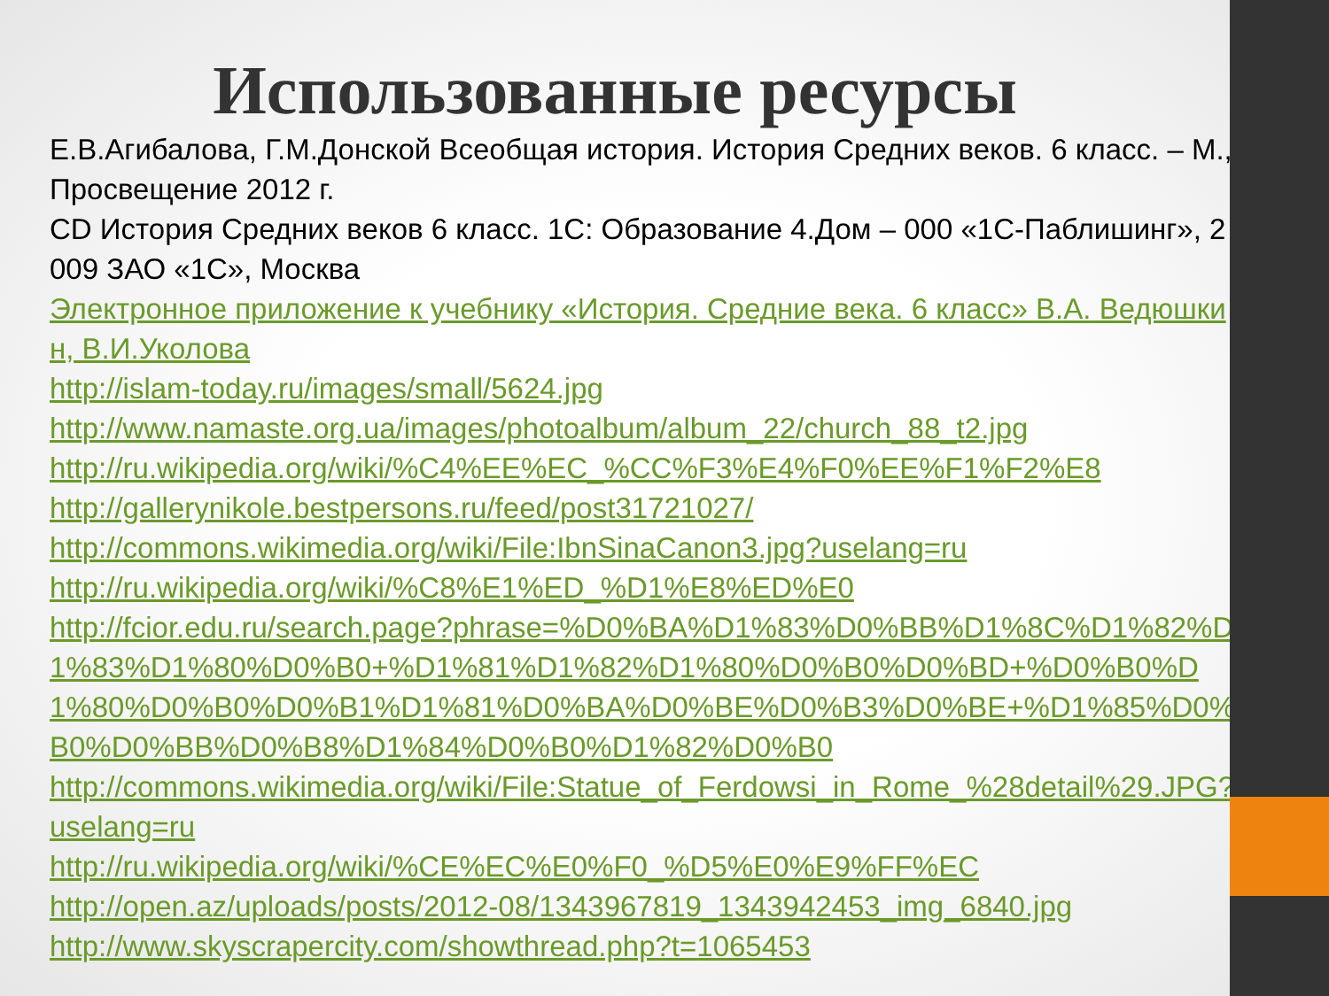Использованные ресурсы
Е.В.Агибалова, Г.М.Донской Всеобщая история. История Средних веков. 6 класс. – М., Просвещение 2012 г.
CD История Средних веков 6 класс. 1С: Образование 4.Дом – 000 «1С-Паблишинг», 2009 ЗАО «1С», Москва
Электронное приложение к учебнику «История. Средние века. 6 класс» В.А. Ведюшкин, В.И.Уколова
http://islam-today.ru/images/small/5624.jpg
http://www.namaste.org.ua/images/photoalbum/album_22/church_88_t2.jpg
http://ru.wikipedia.org/wiki/%C4%EE%EC_%CC%F3%E4%F0%EE%F1%F2%E8
http://gallerynikole.bestpersons.ru/feed/post31721027/
http://commons.wikimedia.org/wiki/File:IbnSinaCanon3.jpg?uselang=ru
http://ru.wikipedia.org/wiki/%C8%E1%ED_%D1%E8%ED%E0
http://fcior.edu.ru/search.page?phrase=%D0%BA%D1%83%D0%BB%D1%8C%D1%82%D1%83%D1%80%D0%B0+%D1%81%D1%82%D1%80%D0%B0%D0%BD+%D0%B0%D1%80%D0%B0%D0%B1%D1%81%D0%BA%D0%BE%D0%B3%D0%BE+%D1%85%D0%B0%D0%BB%D0%B8%D1%84%D0%B0%D1%82%D0%B0
http://commons.wikimedia.org/wiki/File:Statue_of_Ferdowsi_in_Rome_%28detail%29.JPG?uselang=ru
http://ru.wikipedia.org/wiki/%CE%EC%E0%F0_%D5%E0%E9%FF%EC
http://open.az/uploads/posts/2012-08/1343967819_1343942453_img_6840.jpg
http://www.skyscrapercity.com/showthread.php?t=1065453